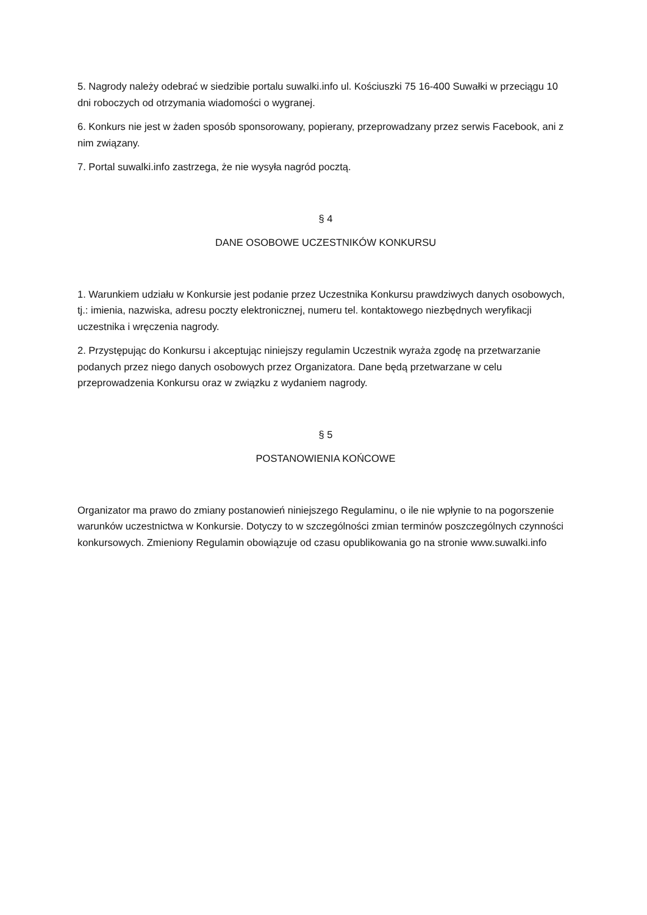5. Nagrody należy odebrać w siedzibie portalu suwalki.info ul. Kościuszki 75 16-400 Suwałki w przeciągu 10 dni roboczych od otrzymania wiadomości o wygranej.
6. Konkurs nie jest w żaden sposób sponsorowany, popierany, przeprowadzany przez serwis Facebook, ani z nim związany.
7. Portal suwalki.info zastrzega, że nie wysyła nagród pocztą.
§ 4
DANE OSOBOWE UCZESTNIKÓW KONKURSU
1. Warunkiem udziału w Konkursie jest podanie przez Uczestnika Konkursu prawdziwych danych osobowych, tj.: imienia, nazwiska, adresu poczty elektronicznej, numeru tel. kontaktowego niezbędnych weryfikacji uczestnika i wręczenia nagrody.
2. Przystępując do Konkursu i akceptując niniejszy regulamin Uczestnik wyraża zgodę na przetwarzanie podanych przez niego danych osobowych przez Organizatora. Dane będą przetwarzane w celu przeprowadzenia Konkursu oraz w związku z wydaniem nagrody.
§ 5
POSTANOWIENIA KOŃCOWE
Organizator ma prawo do zmiany postanowień niniejszego Regulaminu, o ile nie wpłynie to na pogorszenie warunków uczestnictwa w Konkursie. Dotyczy to w szczególności zmian terminów poszczególnych czynności konkursowych. Zmieniony Regulamin obowiązuje od czasu opublikowania go na stronie www.suwalki.info